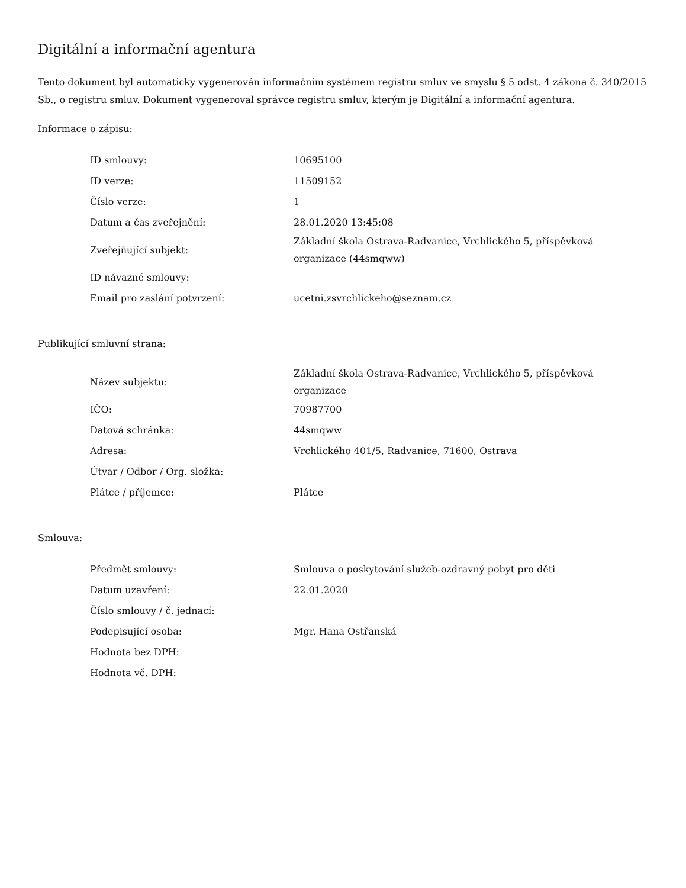Digitální a informační agentura
Tento dokument byl automaticky vygenerován informačním systémem registru smluv ve smyslu § 5 odst. 4 zákona č. 340/2015 Sb., o registru smluv. Dokument vygeneroval správce registru smluv, kterým je Digitální a informační agentura.
Informace o zápisu:
| ID smlouvy: | 10695100 |
| ID verze: | 11509152 |
| Číslo verze: | 1 |
| Datum a čas zveřejnění: | 28.01.2020 13:45:08 |
| Zveřejňující subjekt: | Základní škola Ostrava-Radvanice, Vrchlického 5, příspěvková organizace (44smqww) |
| ID návazné smlouvy: | |
| Email pro zaslání potvrzení: | ucetni.zsvrchlickeho@seznam.cz |
Publikující smluvní strana:
| Název subjektu: | Základní škola Ostrava-Radvanice, Vrchlického 5, příspěvková organizace |
| IČO: | 70987700 |
| Datová schránka: | 44smqww |
| Adresa: | Vrchlického 401/5, Radvanice, 71600, Ostrava |
| Útvar / Odbor / Org. složka: | |
| Plátce / příjemce: | Plátce |
Smlouva:
| Předmět smlouvy: | Smlouva o poskytování služeb-ozdravný pobyt pro děti |
| Datum uzavření: | 22.01.2020 |
| Číslo smlouvy / č. jednací: | |
| Podepisující osoba: | Mgr. Hana Ostřanská |
| Hodnota bez DPH: | |
| Hodnota vč. DPH: | |